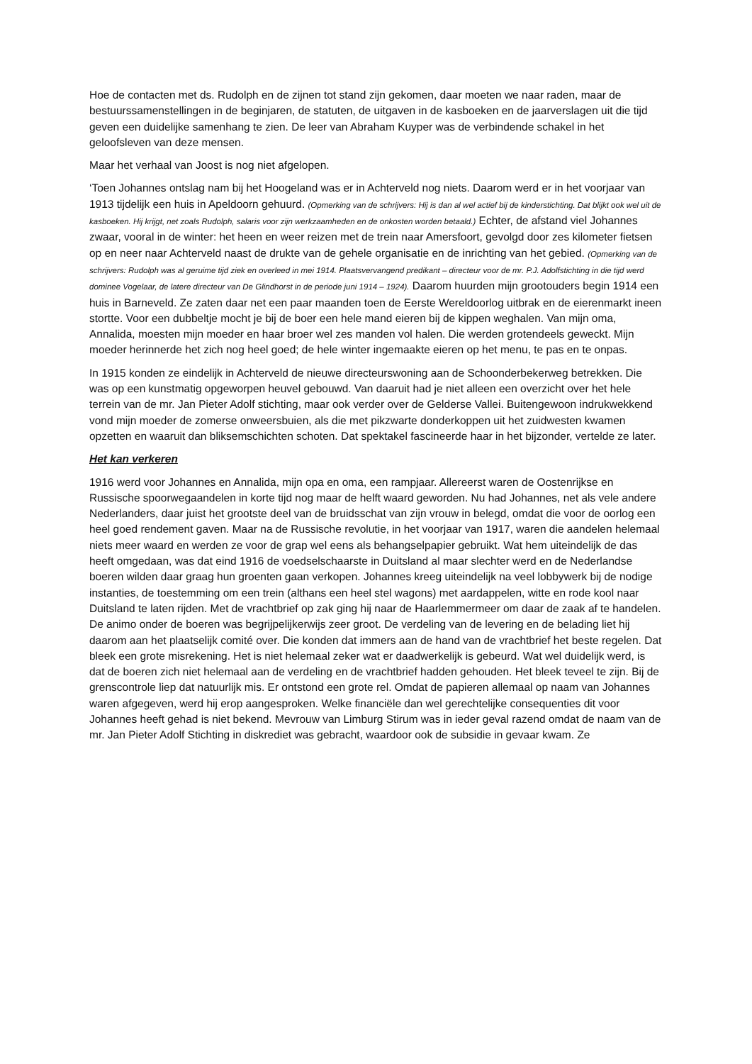Hoe de contacten met ds. Rudolph en de zijnen tot stand zijn gekomen, daar moeten we naar raden, maar de bestuurssamenstellingen in de beginjaren, de statuten, de uitgaven in de kasboeken en de jaarverslagen uit die tijd geven een duidelijke samenhang te zien. De leer van Abraham Kuyper was de verbindende schakel in het geloofsleven van deze mensen.
Maar het verhaal van Joost is nog niet afgelopen.
‘Toen Johannes ontslag nam bij het Hoogeland was er in Achterveld nog niets. Daarom werd er in het voorjaar van 1913 tijdelijk een huis in Apeldoorn gehuurd. (Opmerking van de schrijvers: Hij is dan al wel actief bij de kinderstichting. Dat blijkt ook wel uit de kasboeken. Hij krijgt, net zoals Rudolph, salaris voor zijn werkzaamheden en de onkosten worden betaald.) Echter, de afstand viel Johannes zwaar, vooral in de winter: het heen en weer reizen met de trein naar Amersfoort, gevolgd door zes kilometer fietsen op en neer naar Achterveld naast de drukte van de gehele organisatie en de inrichting van het gebied. (Opmerking van de schrijvers: Rudolph was al geruime tijd ziek en overleed in mei 1914. Plaatsvervangend predikant – directeur voor de mr. P.J. Adolfstichting in die tijd werd dominee Vogelaar, de latere directeur van De Glindhorst in de periode juni 1914 – 1924). Daarom huurden mijn grootouders begin 1914 een huis in Barneveld. Ze zaten daar net een paar maanden toen de Eerste Wereldoorlog uitbrak en de eierenmarkt ineen stortte. Voor een dubbeltje mocht je bij de boer een hele mand eieren bij de kippen weghalen. Van mijn oma, Annalida, moesten mijn moeder en haar broer wel zes manden vol halen. Die werden grotendeels geweckt. Mijn moeder herinnerde het zich nog heel goed; de hele winter ingemaakte eieren op het menu, te pas en te onpas.
In 1915 konden ze eindelijk in Achterveld de nieuwe directeurswoning aan de Schoonderbekerweg betrekken. Die was op een kunstmatig opgeworpen heuvel gebouwd. Van daaruit had je niet alleen een overzicht over het hele terrein van de mr. Jan Pieter Adolf stichting, maar ook verder over de Gelderse Vallei. Buitengewoon indrukwekkend vond mijn moeder de zomerse onweersbuien, als die met pikzwarte donderkoppen uit het zuidwesten kwamen opzetten en waaruit dan bliksemschichten schoten. Dat spektakel fascineerde haar in het bijzonder, vertelde ze later.
Het kan verkeren
1916 werd voor Johannes en Annalida, mijn opa en oma, een rampjaar. Allereerst waren de Oostenrijkse en Russische spoorwegaandelen in korte tijd nog maar de helft waard geworden. Nu had Johannes, net als vele andere Nederlanders, daar juist het grootste deel van de bruidsschat van zijn vrouw in belegd, omdat die voor de oorlog een heel goed rendement gaven. Maar na de Russische revolutie, in het voorjaar van 1917, waren die aandelen helemaal niets meer waard en werden ze voor de grap wel eens als behangselpapier gebruikt. Wat hem uiteindelijk de das heeft omgedaan, was dat eind 1916 de voedselschaarste in Duitsland al maar slechter werd en de Nederlandse boeren wilden daar graag hun groenten gaan verkopen. Johannes kreeg uiteindelijk na veel lobbywerk bij de nodige instanties, de toestemming om een trein (althans een heel stel wagons) met aardappelen, witte en rode kool naar Duitsland te laten rijden. Met de vrachtbrief op zak ging hij naar de Haarlemmermeer om daar de zaak af te handelen. De animo onder de boeren was begrijpelijkerwijs zeer groot. De verdeling van de levering en de belading liet hij daarom aan het plaatselijk comité over. Die konden dat immers aan de hand van de vrachtbrief het beste regelen. Dat bleek een grote misrekening. Het is niet helemaal zeker wat er daadwerkelijk is gebeurd. Wat wel duidelijk werd, is dat de boeren zich niet helemaal aan de verdeling en de vrachtbrief hadden gehouden. Het bleek teveel te zijn. Bij de grenscontrole liep dat natuurlijk mis. Er ontstond een grote rel. Omdat de papieren allemaal op naam van Johannes waren afgegeven, werd hij erop aangesproken. Welke financiële dan wel gerechtelijke consequenties dit voor Johannes heeft gehad is niet bekend. Mevrouw van Limburg Stirum was in ieder geval razend omdat de naam van de mr. Jan Pieter Adolf Stichting in diskrediet was gebracht, waardoor ook de subsidie in gevaar kwam. Ze